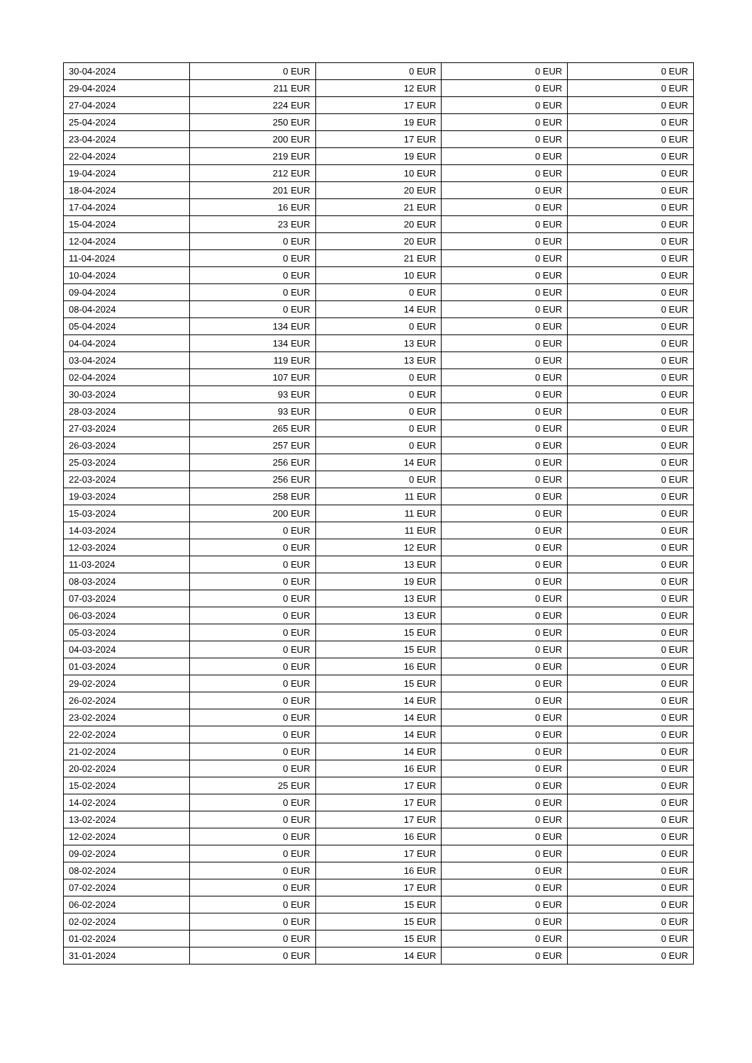| 30-04-2024 | 0 EUR | 0 EUR | 0 EUR | 0 EUR |
| 29-04-2024 | 211 EUR | 12 EUR | 0 EUR | 0 EUR |
| 27-04-2024 | 224 EUR | 17 EUR | 0 EUR | 0 EUR |
| 25-04-2024 | 250 EUR | 19 EUR | 0 EUR | 0 EUR |
| 23-04-2024 | 200 EUR | 17 EUR | 0 EUR | 0 EUR |
| 22-04-2024 | 219 EUR | 19 EUR | 0 EUR | 0 EUR |
| 19-04-2024 | 212 EUR | 10 EUR | 0 EUR | 0 EUR |
| 18-04-2024 | 201 EUR | 20 EUR | 0 EUR | 0 EUR |
| 17-04-2024 | 16 EUR | 21 EUR | 0 EUR | 0 EUR |
| 15-04-2024 | 23 EUR | 20 EUR | 0 EUR | 0 EUR |
| 12-04-2024 | 0 EUR | 20 EUR | 0 EUR | 0 EUR |
| 11-04-2024 | 0 EUR | 21 EUR | 0 EUR | 0 EUR |
| 10-04-2024 | 0 EUR | 10 EUR | 0 EUR | 0 EUR |
| 09-04-2024 | 0 EUR | 0 EUR | 0 EUR | 0 EUR |
| 08-04-2024 | 0 EUR | 14 EUR | 0 EUR | 0 EUR |
| 05-04-2024 | 134 EUR | 0 EUR | 0 EUR | 0 EUR |
| 04-04-2024 | 134 EUR | 13 EUR | 0 EUR | 0 EUR |
| 03-04-2024 | 119 EUR | 13 EUR | 0 EUR | 0 EUR |
| 02-04-2024 | 107 EUR | 0 EUR | 0 EUR | 0 EUR |
| 30-03-2024 | 93 EUR | 0 EUR | 0 EUR | 0 EUR |
| 28-03-2024 | 93 EUR | 0 EUR | 0 EUR | 0 EUR |
| 27-03-2024 | 265 EUR | 0 EUR | 0 EUR | 0 EUR |
| 26-03-2024 | 257 EUR | 0 EUR | 0 EUR | 0 EUR |
| 25-03-2024 | 256 EUR | 14 EUR | 0 EUR | 0 EUR |
| 22-03-2024 | 256 EUR | 0 EUR | 0 EUR | 0 EUR |
| 19-03-2024 | 258 EUR | 11 EUR | 0 EUR | 0 EUR |
| 15-03-2024 | 200 EUR | 11 EUR | 0 EUR | 0 EUR |
| 14-03-2024 | 0 EUR | 11 EUR | 0 EUR | 0 EUR |
| 12-03-2024 | 0 EUR | 12 EUR | 0 EUR | 0 EUR |
| 11-03-2024 | 0 EUR | 13 EUR | 0 EUR | 0 EUR |
| 08-03-2024 | 0 EUR | 19 EUR | 0 EUR | 0 EUR |
| 07-03-2024 | 0 EUR | 13 EUR | 0 EUR | 0 EUR |
| 06-03-2024 | 0 EUR | 13 EUR | 0 EUR | 0 EUR |
| 05-03-2024 | 0 EUR | 15 EUR | 0 EUR | 0 EUR |
| 04-03-2024 | 0 EUR | 15 EUR | 0 EUR | 0 EUR |
| 01-03-2024 | 0 EUR | 16 EUR | 0 EUR | 0 EUR |
| 29-02-2024 | 0 EUR | 15 EUR | 0 EUR | 0 EUR |
| 26-02-2024 | 0 EUR | 14 EUR | 0 EUR | 0 EUR |
| 23-02-2024 | 0 EUR | 14 EUR | 0 EUR | 0 EUR |
| 22-02-2024 | 0 EUR | 14 EUR | 0 EUR | 0 EUR |
| 21-02-2024 | 0 EUR | 14 EUR | 0 EUR | 0 EUR |
| 20-02-2024 | 0 EUR | 16 EUR | 0 EUR | 0 EUR |
| 15-02-2024 | 25 EUR | 17 EUR | 0 EUR | 0 EUR |
| 14-02-2024 | 0 EUR | 17 EUR | 0 EUR | 0 EUR |
| 13-02-2024 | 0 EUR | 17 EUR | 0 EUR | 0 EUR |
| 12-02-2024 | 0 EUR | 16 EUR | 0 EUR | 0 EUR |
| 09-02-2024 | 0 EUR | 17 EUR | 0 EUR | 0 EUR |
| 08-02-2024 | 0 EUR | 16 EUR | 0 EUR | 0 EUR |
| 07-02-2024 | 0 EUR | 17 EUR | 0 EUR | 0 EUR |
| 06-02-2024 | 0 EUR | 15 EUR | 0 EUR | 0 EUR |
| 02-02-2024 | 0 EUR | 15 EUR | 0 EUR | 0 EUR |
| 01-02-2024 | 0 EUR | 15 EUR | 0 EUR | 0 EUR |
| 31-01-2024 | 0 EUR | 14 EUR | 0 EUR | 0 EUR |